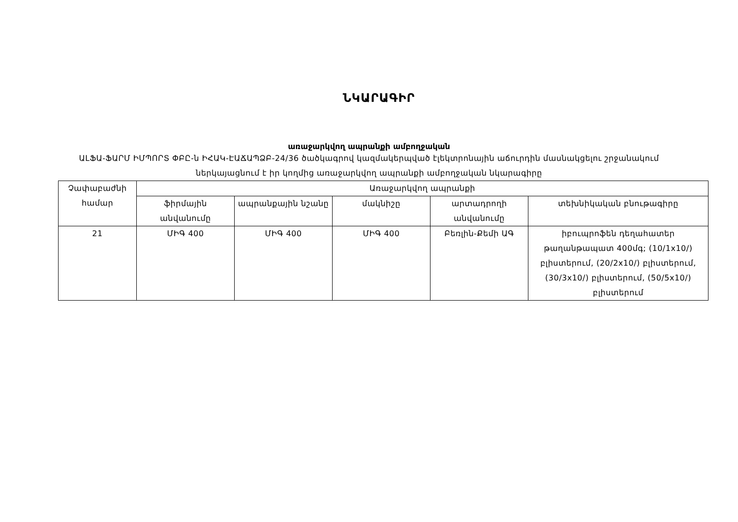ՆԿԱՐԱԳԻՐ
առաջարկվող ապրանքի ամբողջական
ԱԼՖԱ-ՖԱՐՄ ԻՄՊՈՐՏ ՓԲԸ-ն ԻՀԱԿ-ԷԱՃԱՊՁԲ-24/36 ծածկագրով կազմակերպված էլեկտրոնային աճուրդին մասնակցելու շրջանակում ներկայացնում է իր կողմից առաջարկվող ապրանքի ամբողջական նկարագիրը
| Չափաբաժնի համար | Առաջարկվող ապրանքի | | | | |
| --- | --- | --- | --- | --- | --- |
| | ֆիրմային անվանումը | ապրանքային նշանը | մակնիշը | արտադրողի անվանումը | տեխնիկական բնութագիրը |
| 21 | ՄԻԳ 400 | ՄԻԳ 400 | ՄԻԳ 400 | Բեռլին-Քեմի ԱԳ | իբուպրոֆեն դեղահատեր թաղանթապատ 400մգ; (10/1x10/) բլիստերում, (20/2x10/) բլիստերում, (30/3x10/) բլիստերում, (50/5x10/) բլիստերում |